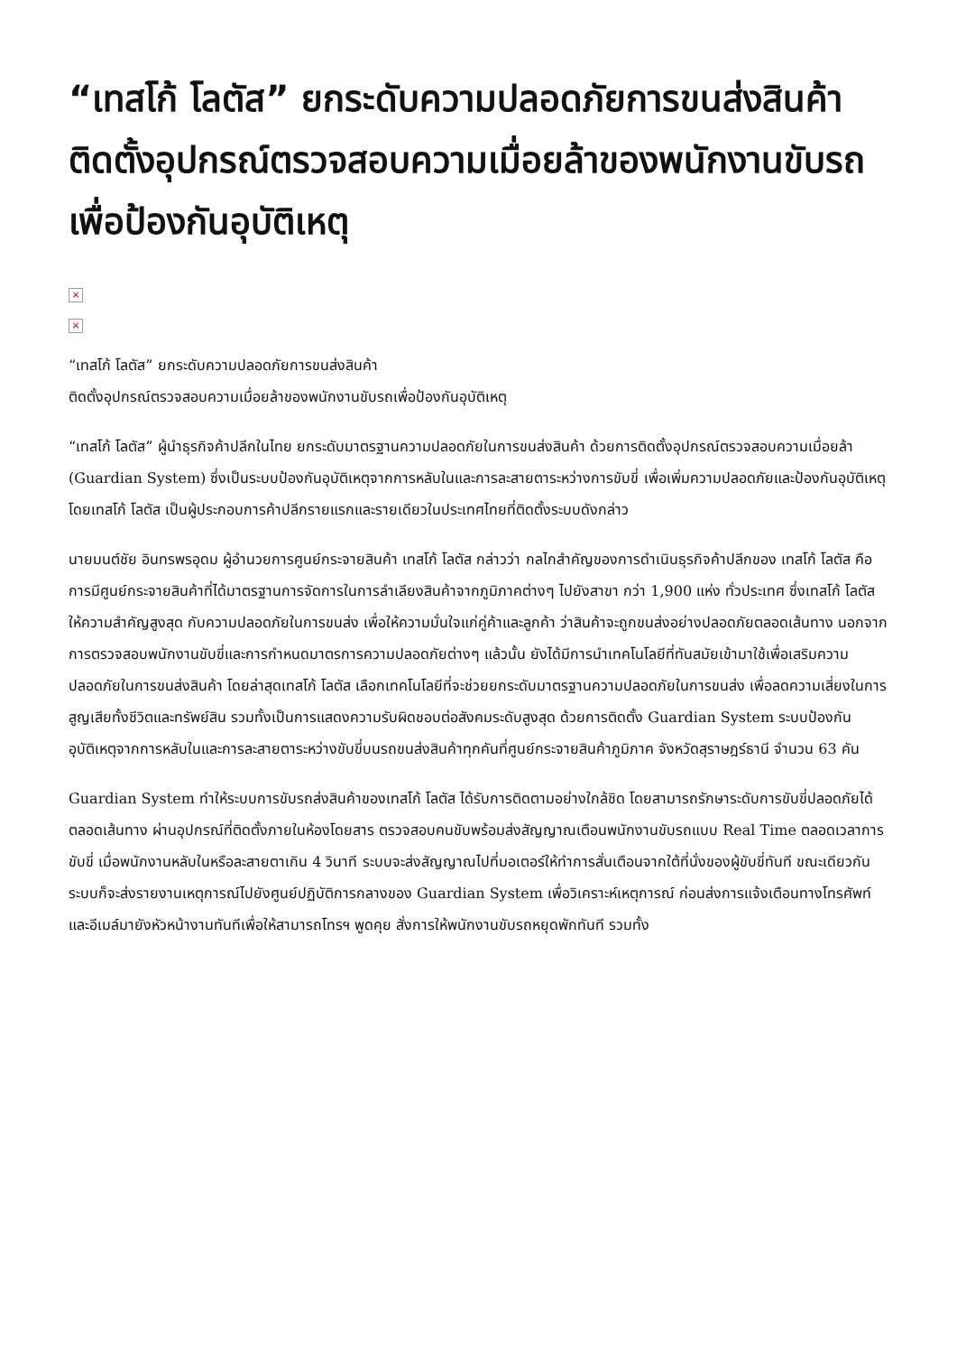“เทสโก้ โลตัส” ยกระดับความปลอดภัยการขนส่งสินค้า ติดตั้งอุปกรณ์ตรวจสอบความเมื่อยล้าของพนักงานขับรถเพื่อป้องกันอุบัติเหตุ
×
×
“เทสโก้ โลตัส” ยกระดับความปลอดภัยการขนส่งสินค้า
ติดตั้งอุปกรณ์ตรวจสอบความเมื่อยล้าของพนักงานขับรถเพื่อป้องกันอุบัติเหตุ
“เทสโก้ โลตัส” ผู้นำธุรกิจค้าปลีกในไทย ยกระดับมาตรฐานความปลอดภัยในการขนส่งสินค้า ด้วยการติดตั้งอุปกรณ์ตรวจสอบความเมื่อยล้า (Guardian System) ซึ่งเป็นระบบป้องกันอุบัติเหตุจากการหลับในและการละสายตาระหว่างการขับขี่ เพื่อเพิ่มความปลอดภัยและป้องกันอุบัติเหตุ โดยเทสโก้ โลตัส เป็นผู้ประกอบการค้าปลีกรายแรกและรายเดียวในประเทศไทยที่ติดตั้งระบบดังกล่าว
นายมนต์ชัย อินทรพรอุดม ผู้อำนวยการศูนย์กระจายสินค้า เทสโก้ โลตัส กล่าวว่า กลไกสำคัญของการดำเนินธุรกิจค้าปลีกของ เทสโก้ โลตัส คือการมีศูนย์กระจายสินค้าที่ได้มาตรฐานการจัดการในการลำเลียงสินค้าจากภูมิภาคต่างๆ ไปยังสาขา กว่า 1,900 แห่ง ทั่วประเทศ ซึ่งเทสโก้ โลตัส ให้ความสำคัญสูงสุด กับความปลอดภัยในการขนส่ง เพื่อให้ความมั่นใจแก่คู่ค้าและลูกค้า ว่าสินค้าจะถูกขนส่งอย่างปลอดภัยตลอดเส้นทาง นอกจากการตรวจสอบพนักงานขับขี่และการกำหนดมาตรการความปลอดภัยต่างๆ แล้วนั้น ยังได้มีการนำเทคโนโลยีที่ทันสมัยเข้ามาใช้เพื่อเสริมความปลอดภัยในการขนส่งสินค้า โดยล่าสุดเทสโก้ โลตัส เลือกเทคโนโลยีที่จะช่วยยกระดับมาตรฐานความปลอดภัยในการขนส่ง เพื่อลดความเสี่ยงในการสูญเสียทั้งชีวิตและทรัพย์สิน รวมทั้งเป็นการแสดงความรับผิดชอบต่อสังคมระดับสูงสุด ด้วยการติดตั้ง Guardian System ระบบป้องกันอุบัติเหตุจากการหลับในและการละสายตาระหว่างขับขี่บนรถขนส่งสินค้าทุกคันที่ศูนย์กระจายสินค้าภูมิภาค จังหวัดสุราษฎร์ธานี จำนวน 63 คัน
Guardian System ทำให้ระบบการขับรถส่งสินค้าของเทสโก้ โลตัส ได้รับการติดตามอย่างใกล้ชิด โดยสามารถรักษาระดับการขับขี่ปลอดภัยได้ตลอดเส้นทาง ผ่านอุปกรณ์ที่ติดตั้งภายในห้องโดยสาร ตรวจสอบคนขับพร้อมส่งสัญญาณเตือนพนักงานขับรถแบบ Real Time ตลอดเวลาการขับขี่ เมื่อพนักงานหลับในหรือละสายตาเกิน 4 วินาที ระบบจะส่งสัญญาณไปที่มอเตอร์ให้ทำการสั่นเตือนจากใต้ที่นั่งของผู้ขับขี่ทันที ขณะเดียวกันระบบก็จะส่งรายงานเหตุการณ์ไปยังศูนย์ปฏิบัติการกลางของ Guardian System เพื่อวิเคราะห์เหตุการณ์ ก่อนส่งการแจ้งเตือนทางโทรศัพท์และอีเมล์มายังหัวหน้างานทันทีเพื่อให้สามารถโทรฯ พูดคุย สั่งการให้พนักงานขับรถหยุดพักทันที รวมทั้ง